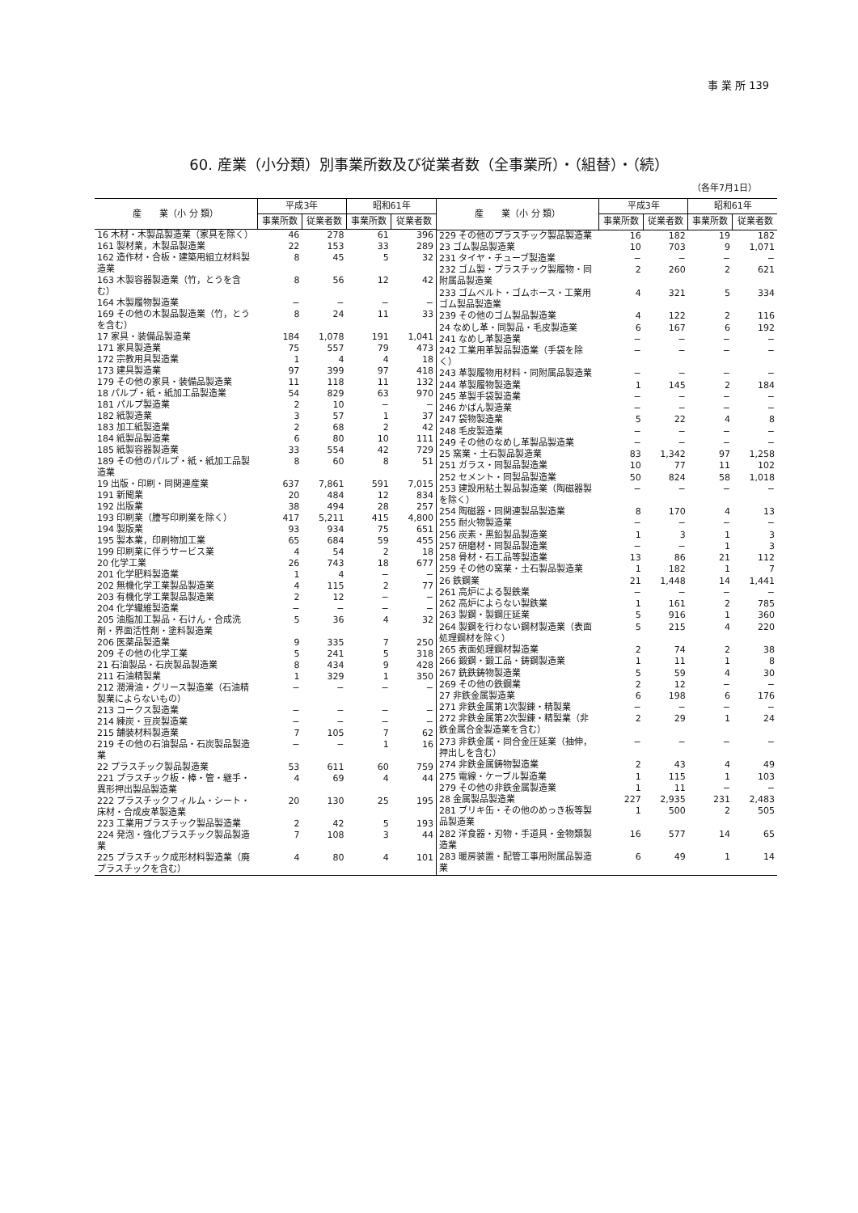事 業 所 139
60. 産業（小分類）別事業所数及び従業者数（全事業所）・（組替）・（続）
（各年7月1日）
| 産 業（小 分 類） | 平成3年 | | 昭和61年 | |
| --- | --- | --- | --- | --- |
| | 事業所数 | 従業者数 | 事業所数 | 従業者数 |
| 16 木材・木製品製造業（家具を除く） | 46 | 278 | 61 | 396 |
| 161 製材業，木製品製造業 | 22 | 153 | 33 | 289 |
| 162 造作材・合板・建築用組立材料製造業 | 8 | 45 | 5 | 32 |
| 163 木製容器製造業（竹，とうを含む） | 8 | 56 | 12 | 42 |
| 164 木製履物製造業 | − | − | − | − |
| 169 その他の木製品製造業（竹，とうを含む） | 8 | 24 | 11 | 33 |
| 17 家具・装備品製造業 | 184 | 1,078 | 191 | 1,041 |
| 171 家具製造業 | 75 | 557 | 79 | 473 |
| 172 宗教用具製造業 | 1 | 4 | 4 | 18 |
| 173 建具製造業 | 97 | 399 | 97 | 418 |
| 179 その他の家具・装備品製造業 | 11 | 118 | 11 | 132 |
| 18 パルプ・紙・紙加工品製造業 | 54 | 829 | 63 | 970 |
| 181 パルプ製造業 | 2 | 10 | − | − |
| 182 紙製造業 | 3 | 57 | 1 | 37 |
| 183 加工紙製造業 | 2 | 68 | 2 | 42 |
| 184 紙製品製造業 | 6 | 80 | 10 | 111 |
| 185 紙製容器製造業 | 33 | 554 | 42 | 729 |
| 189 その他のパルプ・紙・紙加工品製造業 | 8 | 60 | 8 | 51 |
| 19 出版・印刷・同関連産業 | 637 | 7,861 | 591 | 7,015 |
| 191 新聞業 | 20 | 484 | 12 | 834 |
| 192 出版業 | 38 | 494 | 28 | 257 |
| 193 印刷業（謄写印刷業を除く） | 417 | 5,211 | 415 | 4,800 |
| 194 製版業 | 93 | 934 | 75 | 651 |
| 195 製本業，印刷物加工業 | 65 | 684 | 59 | 455 |
| 199 印刷業に伴うサービス業 | 4 | 54 | 2 | 18 |
| 20 化学工業 | 26 | 743 | 18 | 677 |
| 201 化学肥料製造業 | 1 | 4 | − | − |
| 202 無機化学工業製品製造業 | 4 | 115 | 2 | 77 |
| 203 有機化学工業製品製造業 | 2 | 12 | − | − |
| 204 化学繊維製造業 | − | − | − | − |
| 205 油脂加工製品・石けん・合成洗剤・界面活性剤・塗料製造業 | 5 | 36 | 4 | 32 |
| 206 医薬品製造業 | 9 | 335 | 7 | 250 |
| 209 その他の化学工業 | 5 | 241 | 5 | 318 |
| 21 石油製品・石炭製品製造業 | 8 | 434 | 9 | 428 |
| 211 石油精製業 | 1 | 329 | 1 | 350 |
| 212 潤滑油・グリース製造業（石油精製業によらないもの） | − | − | − | − |
| 213 コークス製造業 | − | − | − | − |
| 214 練炭・豆炭製造業 | − | − | − | − |
| 215 舗装材料製造業 | 7 | 105 | 7 | 62 |
| 219 その他の石油製品・石炭製品製造業 | − | − | 1 | 16 |
| 22 プラスチック製品製造業 | 53 | 611 | 60 | 759 |
| 221 プラスチック板・棒・管・継手・異形押出製品製造業 | 4 | 69 | 4 | 44 |
| 222 プラスチックフィルム・シート・床材・合成皮革製造業 | 20 | 130 | 25 | 195 |
| 223 工業用プラスチック製品製造業 | 2 | 42 | 5 | 193 |
| 224 発泡・強化プラスチック製品製造業 | 7 | 108 | 3 | 44 |
| 225 プラスチック成形材料製造業（廃プラスチックを含む） | 4 | 80 | 4 | 101 |
| 産 業（小 分 類） | 平成3年 | | 昭和61年 | |
| --- | --- | --- | --- | --- |
| | 事業所数 | 従業者数 | 事業所数 | 従業者数 |
| 229 その他のプラスチック製品製造業 | 16 | 182 | 19 | 182 |
| 23 ゴム製品製造業 | 10 | 703 | 9 | 1,071 |
| 231 タイヤ・チューブ製造業 | − | − | − | − |
| 232 ゴム製・プラスチック製履物・同附属品製造業 | 2 | 260 | 2 | 621 |
| 233 ゴムベルト・ゴムホース・工業用ゴム製品製造業 | 4 | 321 | 5 | 334 |
| 239 その他のゴム製品製造業 | 4 | 122 | 2 | 116 |
| 24 なめし革・同製品・毛皮製造業 | 6 | 167 | 6 | 192 |
| 241 なめし革製造業 | − | − | − | − |
| 242 工業用革製品製造業（手袋を除く） | − | − | − | − |
| 243 革製履物用材料・同附属品製造業 | − | − | − | − |
| 244 革製履物製造業 | 1 | 145 | 2 | 184 |
| 245 革製手袋製造業 | − | − | − | − |
| 246 かばん製造業 | − | − | − | − |
| 247 袋物製造業 | 5 | 22 | 4 | 8 |
| 248 毛皮製造業 | − | − | − | − |
| 249 その他のなめし革製品製造業 | − | − | − | − |
| 25 窯業・土石製品製造業 | 83 | 1,342 | 97 | 1,258 |
| 251 ガラス・同製品製造業 | 10 | 77 | 11 | 102 |
| 252 セメント・同製品製造業 | 50 | 824 | 58 | 1,018 |
| 253 建設用粘土製品製造業（陶磁器製を除く） | − | − | − | − |
| 254 陶磁器・同関連製品製造業 | 8 | 170 | 4 | 13 |
| 255 耐火物製造業 | − | − | − | − |
| 256 炭素・黒鉛製品製造業 | 1 | 3 | 1 | 3 |
| 257 研磨材・同製品製造業 | − | − | 1 | 3 |
| 258 骨材・石工品等製造業 | 13 | 86 | 21 | 112 |
| 259 その他の窯業・土石製品製造業 | 1 | 182 | 1 | 7 |
| 26 鉄鋼業 | 21 | 1,448 | 14 | 1,441 |
| 261 高炉による製鉄業 | − | − | − | − |
| 262 高炉によらない製鉄業 | 1 | 161 | 2 | 785 |
| 263 製鋼・製鋼圧延業 | 5 | 916 | 1 | 360 |
| 264 製鋼を行わない鋼材製造業（表面処理鋼材を除く） | 5 | 215 | 4 | 220 |
| 265 表面処理鋼材製造業 | 2 | 74 | 2 | 38 |
| 266 鍛鋼・鍛工品・鋳鋼製造業 | 1 | 11 | 1 | 8 |
| 267 銑鉄鋳物製造業 | 5 | 59 | 4 | 30 |
| 269 その他の鉄鋼業 | 2 | 12 | − | − |
| 27 非鉄金属製造業 | 6 | 198 | 6 | 176 |
| 271 非鉄金属第1次製錬・精製業 | − | − | − | − |
| 272 非鉄金属第2次製錬・精製業（非鉄金属合金製造業を含む） | 2 | 29 | 1 | 24 |
| 273 非鉄金属・同合金圧延業（抽伸，押出しを含む） | − | − | − | − |
| 274 非鉄金属鋳物製造業 | 2 | 43 | 4 | 49 |
| 275 電線・ケーブル製造業 | 1 | 115 | 1 | 103 |
| 279 その他の非鉄金属製造業 | 1 | 11 | − | − |
| 28 金属製品製造業 | 227 | 2,935 | 231 | 2,483 |
| 281 ブリキ缶・その他のめっき板等製品製造業 | 1 | 500 | 2 | 505 |
| 282 洋食器・刃物・手道具・金物類製造業 | 16 | 577 | 14 | 65 |
| 283 暖房装置・配管工事用附属品製造業 | 6 | 49 | 1 | 14 |